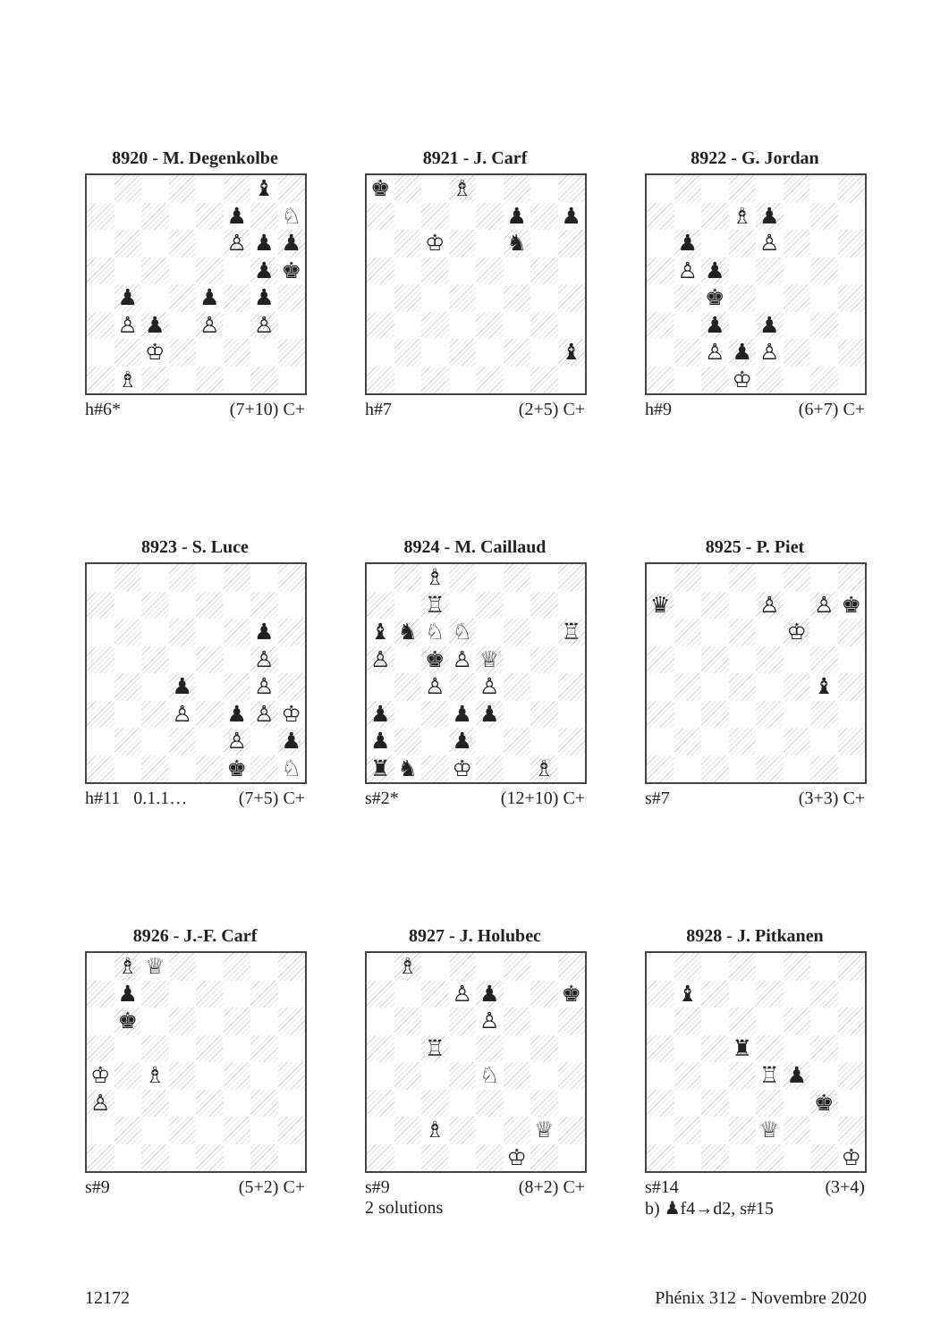8920 - M. Degenkolbe
| | | | | | | ♝ | |
| | | | | | ♟ | | ♘ |
| | | | | | ♙ | ♟ | ♟ |
| | | | | | | ♟ | ♚ |
| | ♟ | | | ♟ | | ♟ | |
| | ♙ | ♟ | | ♙ | | ♙ | |
| | | ♔ | | | | | |
| | ♗ | | | | | | |
h#6* (7+10) C+
8921 - J. Carf
| ♚ | | | ♗ | | | | |
| | | | | | ♟ | | ♟ |
| | | ♔ | | | ♞ | | |
| | | | | | | | ♝ |
h#7 (2+5) C+
8922 - G. Jordan
| | | | ♗ | ♟ | | | |
| | ♟ | | | ♙ | | | |
| | ♙ | ♟ | | | | | |
| | | ♚ | | | | | |
| | | ♟ | | ♟ | | | |
| | | ♙ | ♟ | ♙ | | | |
| | | | ♔ | | | | |
h#9 (6+7) C+
8923 - S. Luce
| | | | | | | ♟ | |
| | | | | | | ♙ | |
| | | | ♟ | | | ♙ | |
| | | | ♙ | | ♟ | ♙ | ♔ |
| | | | | | ♙ | | ♟ |
| | | | | | ♚ | | ♘ |
h#11 0.1.1… (7+5) C+
8924 - M. Caillaud
| | | ♗ | | | | | |
| | | ♖ | | | | | |
| ♝ | ♞ | ♘ | ♘ | | | | ♖ |
| ♙ | | ♚ | ♙ | ♕ | | | |
| | | ♙ | | ♙ | | | |
| ♟ | | | ♟ | ♟ | | | |
| ♟ | | | ♟ | | | | |
| ♜ | ♞ | | ♔ | | | ♗ | |
s#2* (12+10) C+
8925 - P. Piet
| ♛ | | | | ♙ | | ♙ | ♚ |
| | | | | | ♔ | | |
| | | | | | | ♝ | |
s#7 (3+3) C+
8926 - J.-F. Carf
| | ♗ | ♕ | | | | | |
| | ♟ | | | | | | |
| | ♚ | | | | | | |
| ♔ | | ♗ | | | | | |
| ♙ | | | | | | | |
s#9 (5+2) C+
8927 - J. Holubec
| | ♗ | | | | | | |
| | | | ♙ | ♟ | | | ♚ |
| | | | | ♙ | | | |
| | | ♖ | | | | | |
| | | | | ♘ | | | |
| | | ♗ | | | | ♕ | |
| | | | | | ♔ | | |
s#9 (8+2) C+
2 solutions
8928 - J. Pitkanen
| | ♝ | | | | | | |
| | | | ♜ | | | | |
| | | | | ♖ | ♟ | | |
| | | | | | | ♚ | |
| | | | | ♕ | | | |
| | | | | | | | ♔ |
s#14 (3+4)
b) ♟f4→d2, s#15
12172 Phénix 312 - Novembre 2020